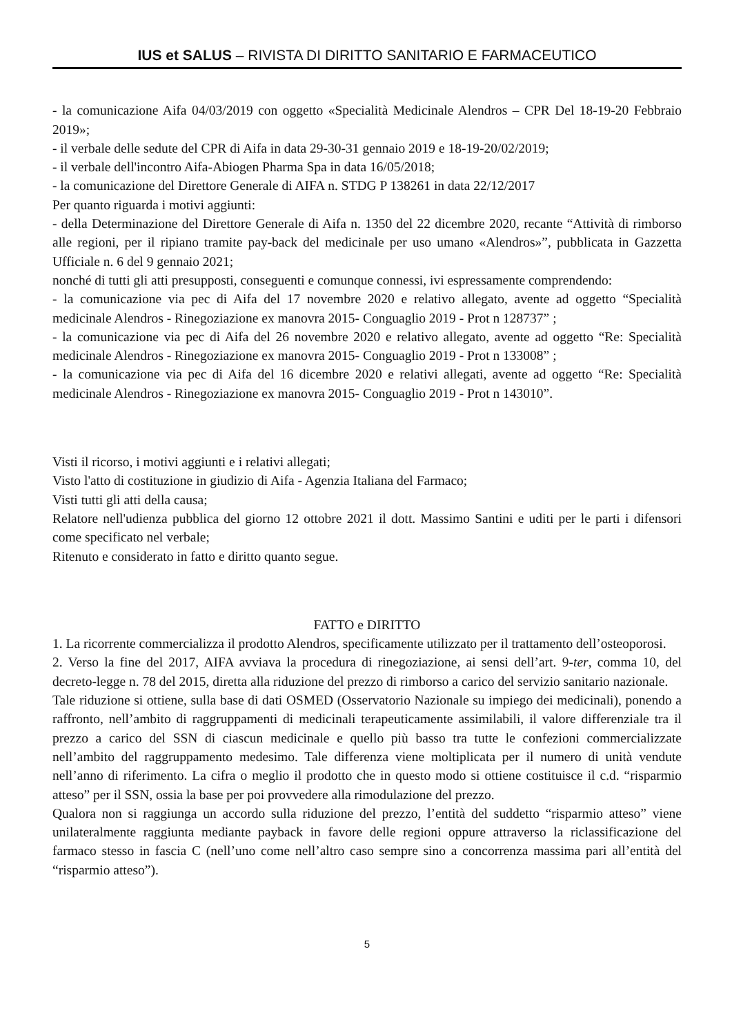IUS et SALUS – RIVISTA DI DIRITTO SANITARIO E FARMACEUTICO
- la comunicazione Aifa 04/03/2019 con oggetto «Specialità Medicinale Alendros – CPR Del 18-19-20 Febbraio 2019»;
- il verbale delle sedute del CPR di Aifa in data 29-30-31 gennaio 2019 e 18-19-20/02/2019;
- il verbale dell'incontro Aifa-Abiogen Pharma Spa in data 16/05/2018;
- la comunicazione del Direttore Generale di AIFA n. STDG P 138261 in data 22/12/2017
Per quanto riguarda i motivi aggiunti:
- della Determinazione del Direttore Generale di Aifa n. 1350 del 22 dicembre 2020, recante “Attività di rimborso alle regioni, per il ripiano tramite pay-back del medicinale per uso umano «Alendros»”, pubblicata in Gazzetta Ufficiale n. 6 del 9 gennaio 2021;
nonché di tutti gli atti presupposti, conseguenti e comunque connessi, ivi espressamente comprendendo:
- la comunicazione via pec di Aifa del 17 novembre 2020 e relativo allegato, avente ad oggetto “Specialità medicinale Alendros - Rinegoziazione ex manovra 2015- Conguaglio 2019 - Prot n 128737” ;
- la comunicazione via pec di Aifa del 26 novembre 2020 e relativo allegato, avente ad oggetto “Re: Specialità medicinale Alendros - Rinegoziazione ex manovra 2015- Conguaglio 2019 - Prot n 133008” ;
- la comunicazione via pec di Aifa del 16 dicembre 2020 e relativi allegati, avente ad oggetto “Re: Specialità medicinale Alendros - Rinegoziazione ex manovra 2015- Conguaglio 2019 - Prot n 143010”.
Visti il ricorso, i motivi aggiunti e i relativi allegati;
Visto l'atto di costituzione in giudizio di Aifa - Agenzia Italiana del Farmaco;
Visti tutti gli atti della causa;
Relatore nell'udienza pubblica del giorno 12 ottobre 2021 il dott. Massimo Santini e uditi per le parti i difensori come specificato nel verbale;
Ritenuto e considerato in fatto e diritto quanto segue.
FATTO e DIRITTO
1. La ricorrente commercializza il prodotto Alendros, specificamente utilizzato per il trattamento dell’osteoporosi.
2. Verso la fine del 2017, AIFA avviava la procedura di rinegoziazione, ai sensi dell’art. 9-ter, comma 10, del decreto-legge n. 78 del 2015, diretta alla riduzione del prezzo di rimborso a carico del servizio sanitario nazionale.
Tale riduzione si ottiene, sulla base di dati OSMED (Osservatorio Nazionale su impiego dei medicinali), ponendo a raffronto, nell’ambito di raggruppamenti di medicinali terapeuticamente assimilabili, il valore differenziale tra il prezzo a carico del SSN di ciascun medicinale e quello più basso tra tutte le confezioni commercializzate nell’ambito del raggruppamento medesimo. Tale differenza viene moltiplicata per il numero di unità vendute nell’anno di riferimento. La cifra o meglio il prodotto che in questo modo si ottiene costituisce il c.d. “risparmio atteso” per il SSN, ossia la base per poi provvedere alla rimodulazione del prezzo.
Qualora non si raggiunga un accordo sulla riduzione del prezzo, l’entità del suddetto “risparmio atteso” viene unilateralmente raggiunta mediante payback in favore delle regioni oppure attraverso la riclassificazione del farmaco stesso in fascia C (nell’uno come nell’altro caso sempre sino a concorrenza massima pari all’entità del “risparmio atteso”).
5